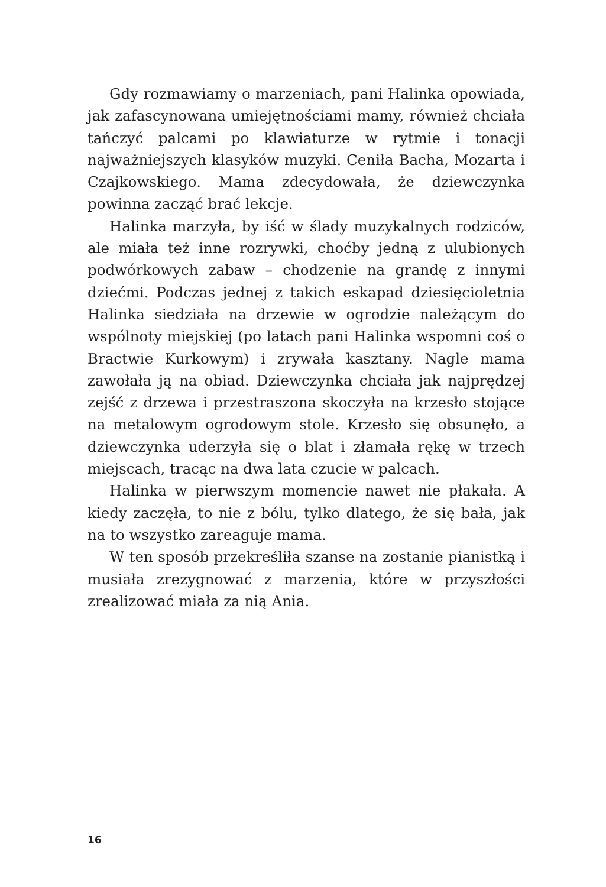Gdy rozmawiamy o marzeniach, pani Halinka opowiada, jak zafascynowana umiejętnościami mamy, również chciała tańczyć palcami po klawiaturze w rytmie i tonacji najważniejszych klasyków muzyki. Ceniła Bacha, Mozarta i Czajkowskiego. Mama zdecydowała, że dziewczynka powinna zacząć brać lekcje.
Halinka marzyła, by iść w ślady muzykalnych rodziców, ale miała też inne rozrywki, choćby jedną z ulubionych podwórkowych zabaw – chodzenie na grandę z innymi dziećmi. Podczas jednej z takich eskapad dziesięcioletnia Halinka siedziała na drzewie w ogrodzie należącym do wspólnoty miejskiej (po latach pani Halinka wspomni coś o Bractwie Kurkowym) i zrywała kasztany. Nagle mama zawołała ją na obiad. Dziewczynka chciała jak najprędzej zejść z drzewa i przestraszona skoczyła na krzesło stojące na metalowym ogrodowym stole. Krzesło się obsunęło, a dziewczynka uderzyła się o blat i złamała rękę w trzech miejscach, tracąc na dwa lata czucie w palcach.
Halinka w pierwszym momencie nawet nie płakała. A kiedy zaczęła, to nie z bólu, tylko dlatego, że się bała, jak na to wszystko zareaguje mama.
W ten sposób przekreśliła szanse na zostanie pianistką i musiała zrezygnować z marzenia, które w przyszłości zrealizować miała za nią Ania.
16